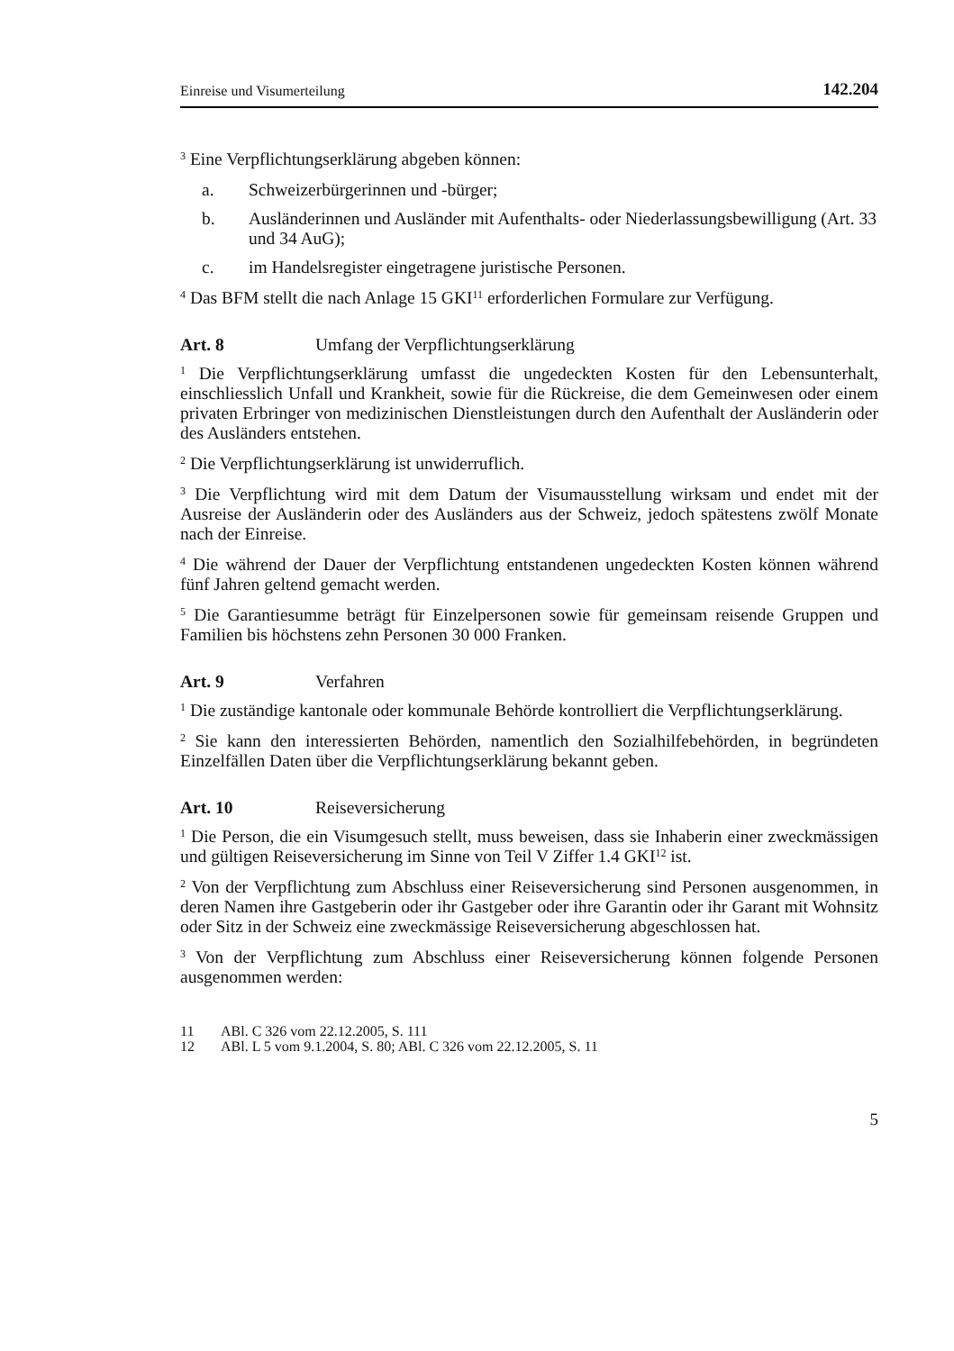Einreise und Visumerteilung 142.204
<sup>3</sup> Eine Verpflichtungserklärung abgeben können:
a. Schweizerbürgerinnen und -bürger;
b. Ausländerinnen und Ausländer mit Aufenthalts- oder Niederlassungsbewilligung (Art. 33 und 34 AuG);
c. im Handelsregister eingetragene juristische Personen.
<sup>4</sup> Das BFM stellt die nach Anlage 15 GKI<sup>11</sup> erforderlichen Formulare zur Verfügung.
Art. 8 Umfang der Verpflichtungserklärung
<sup>1</sup> Die Verpflichtungserklärung umfasst die ungedeckten Kosten für den Lebensunterhalt, einschliesslich Unfall und Krankheit, sowie für die Rückreise, die dem Gemeinwesen oder einem privaten Erbringer von medizinischen Dienstleistungen durch den Aufenthalt der Ausländerin oder des Ausländers entstehen.
<sup>2</sup> Die Verpflichtungserklärung ist unwiderruflich.
<sup>3</sup> Die Verpflichtung wird mit dem Datum der Visumausstellung wirksam und endet mit der Ausreise der Ausländerin oder des Ausländers aus der Schweiz, jedoch spätestens zwölf Monate nach der Einreise.
<sup>4</sup> Die während der Dauer der Verpflichtung entstandenen ungedeckten Kosten können während fünf Jahren geltend gemacht werden.
<sup>5</sup> Die Garantiesumme beträgt für Einzelpersonen sowie für gemeinsam reisende Gruppen und Familien bis höchstens zehn Personen 30 000 Franken.
Art. 9 Verfahren
<sup>1</sup> Die zuständige kantonale oder kommunale Behörde kontrolliert die Verpflichtungserklärung.
<sup>2</sup> Sie kann den interessierten Behörden, namentlich den Sozialhilfebehörden, in begründeten Einzelfällen Daten über die Verpflichtungserklärung bekannt geben.
Art. 10 Reiseversicherung
<sup>1</sup> Die Person, die ein Visumgesuch stellt, muss beweisen, dass sie Inhaberin einer zweckmässigen und gültigen Reiseversicherung im Sinne von Teil V Ziffer 1.4 GKI<sup>12</sup> ist.
<sup>2</sup> Von der Verpflichtung zum Abschluss einer Reiseversicherung sind Personen ausgenommen, in deren Namen ihre Gastgeberin oder ihr Gastgeber oder ihre Garantin oder ihr Garant mit Wohnsitz oder Sitz in der Schweiz eine zweckmässige Reiseversicherung abgeschlossen hat.
<sup>3</sup> Von der Verpflichtung zum Abschluss einer Reiseversicherung können folgende Personen ausgenommen werden:
11 ABl. C 326 vom 22.12.2005, S. 111
12 ABl. L 5 vom 9.1.2004, S. 80; ABl. C 326 vom 22.12.2005, S. 11
5